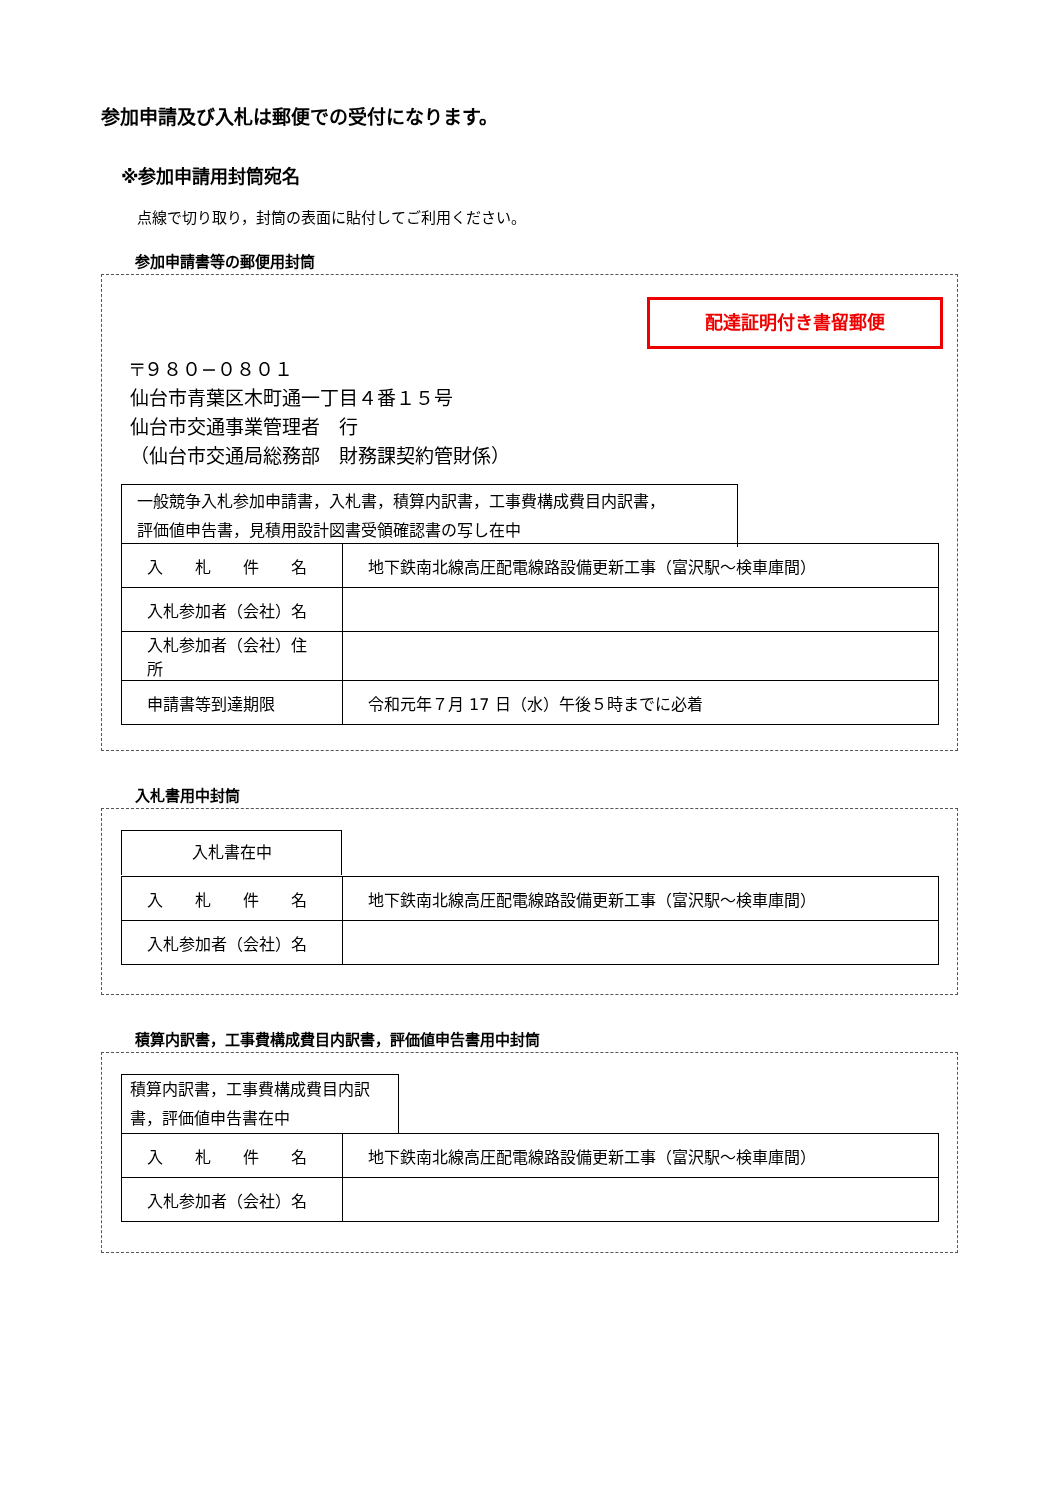参加申請及び入札は郵便での受付になります。
※参加申請用封筒宛名
点線で切り取り，封筒の表面に貼付してご利用ください。
参加申請書等の郵便用封筒
配達証明付き書留郵便
〒９８０−０８０１
仙台市青葉区木町通一丁目４番１５号
仙台市交通事業管理者　行
（仙台市交通局総務部　財務課契約管財係）
一般競争入札参加申請書，入札書，積算内訳書，工事費構成費目内訳書，
評価値申告書，見積用設計図書受領確認書の写し在中
| 入 札 件 名 | 地下鉄南北線高圧配電線路設備更新工事（富沢駅〜検車庫間） |
| 入札参加者（会社）名 | |
| 入札参加者（会社）住所 | |
| 申請書等到達期限 | 令和元年７月 17 日（水）午後５時までに必着 |
入札書用中封筒
入札書在中
| 入 札 件 名 | 地下鉄南北線高圧配電線路設備更新工事（富沢駅〜検車庫間） |
| 入札参加者（会社）名 | |
積算内訳書，工事費構成費目内訳書，評価値申告書用中封筒
積算内訳書，工事費構成費目内訳
書，評価値申告書在中
| 入 札 件 名 | 地下鉄南北線高圧配電線路設備更新工事（富沢駅〜検車庫間） |
| 入札参加者（会社）名 | |